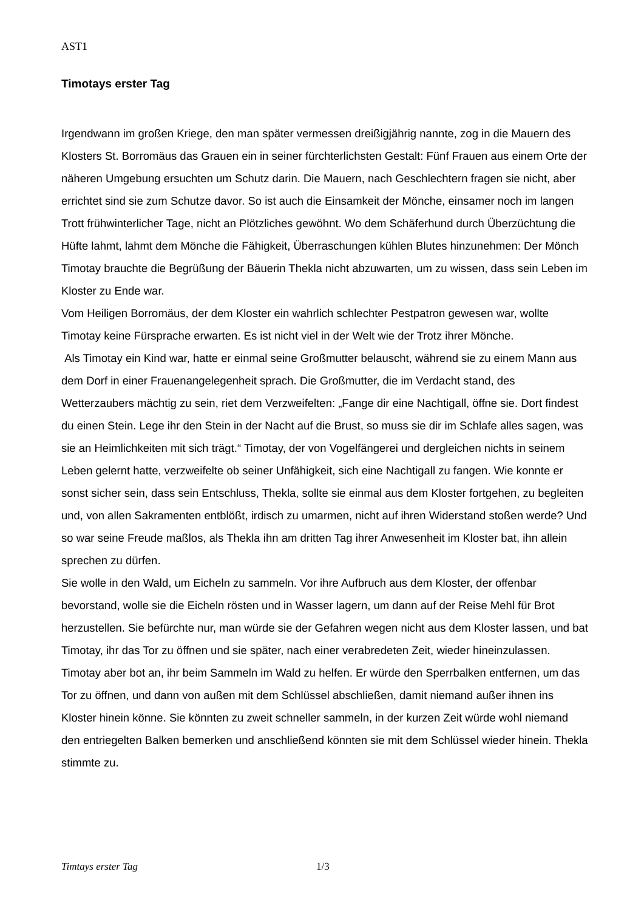AST1
Timotays erster Tag
Irgendwann im großen Kriege, den man später vermessen dreißigjährig nannte, zog in die Mauern des Klosters St. Borromäus das Grauen ein in seiner fürchterlichsten Gestalt: Fünf Frauen aus einem Orte der näheren Umgebung ersuchten um Schutz darin. Die Mauern, nach Geschlechtern fragen sie nicht, aber errichtet sind sie zum Schutze davor. So ist auch die Einsamkeit der Mönche, einsamer noch im langen Trott frühwinterlicher Tage, nicht an Plötzliches gewöhnt. Wo dem Schäferhund durch Überzüchtung die Hüfte lahmt, lahmt dem Mönche die Fähigkeit, Überraschungen kühlen Blutes hinzunehmen: Der Mönch Timotay brauchte die Begrüßung der Bäuerin Thekla nicht abzuwarten, um zu wissen, dass sein Leben im Kloster zu Ende war.
Vom Heiligen Borromäus, der dem Kloster ein wahrlich schlechter Pestpatron gewesen war, wollte Timotay keine Fürsprache erwarten. Es ist nicht viel in der Welt wie der Trotz ihrer Mönche.
Als Timotay ein Kind war, hatte er einmal seine Großmutter belauscht, während sie zu einem Mann aus dem Dorf in einer Frauenangelegenheit sprach. Die Großmutter, die im Verdacht stand, des Wetterzaubers mächtig zu sein, riet dem Verzweifelten: „Fange dir eine Nachtigall, öffne sie. Dort findest du einen Stein. Lege ihr den Stein in der Nacht auf die Brust, so muss sie dir im Schlafe alles sagen, was sie an Heimlichkeiten mit sich trägt.“ Timotay, der von Vogelfängerei und dergleichen nichts in seinem Leben gelernt hatte, verzweifelte ob seiner Unfähigkeit, sich eine Nachtigall zu fangen. Wie konnte er sonst sicher sein, dass sein Entschluss, Thekla, sollte sie einmal aus dem Kloster fortgehen, zu begleiten und, von allen Sakramenten entblößt, irdisch zu umarmen, nicht auf ihren Widerstand stoßen werde? Und so war seine Freude maßlos, als Thekla ihn am dritten Tag ihrer Anwesenheit im Kloster bat, ihn allein sprechen zu dürfen.
Sie wolle in den Wald, um Eicheln zu sammeln. Vor ihre Aufbruch aus dem Kloster, der offenbar bevorstand, wolle sie die Eicheln rösten und in Wasser lagern, um dann auf der Reise Mehl für Brot herzustellen. Sie befürchte nur, man würde sie der Gefahren wegen nicht aus dem Kloster lassen, und bat Timotay, ihr das Tor zu öffnen und sie später, nach einer verabredeten Zeit, wieder hineinzulassen.
Timotay aber bot an, ihr beim Sammeln im Wald zu helfen. Er würde den Sperrbalken entfernen, um das Tor zu öffnen, und dann von außen mit dem Schlüssel abschließen, damit niemand außer ihnen ins Kloster hinein könne. Sie könnten zu zweit schneller sammeln, in der kurzen Zeit würde wohl niemand den entriegelten Balken bemerken und anschließend könnten sie mit dem Schlüssel wieder hinein. Thekla stimmte zu.
Timtays erster Tag 1/3